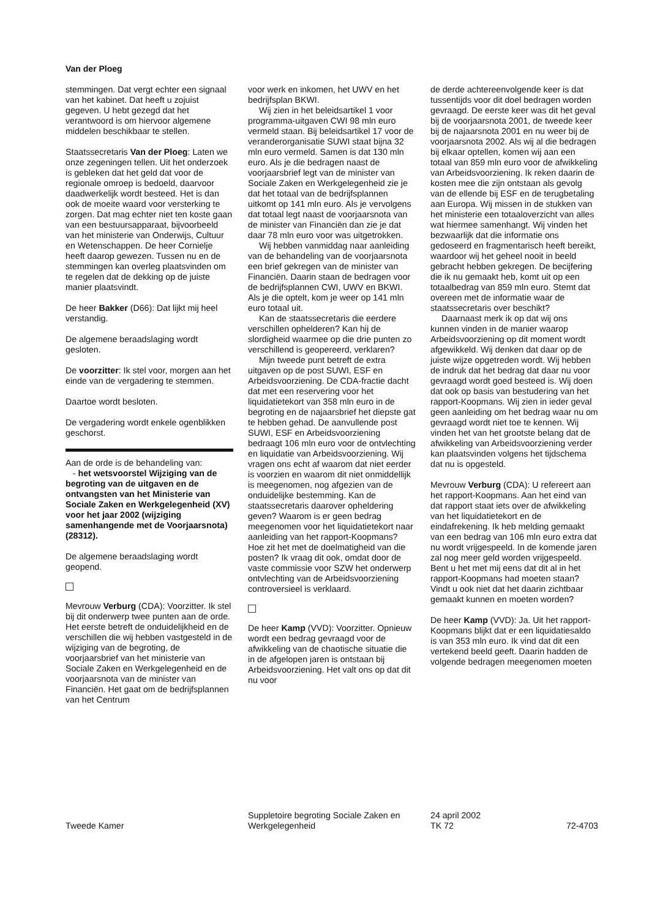Van der Ploeg
stemmingen. Dat vergt echter een signaal van het kabinet. Dat heeft u zojuist gegeven. U hebt gezegd dat het verantwoord is om hiervoor algemene middelen beschikbaar te stellen.
Staatssecretaris Van der Ploeg: Laten we onze zegeningen tellen. Uit het onderzoek is gebleken dat het geld dat voor de regionale omroep is bedoeld, daarvoor daadwerkelijk wordt besteed. Het is dan ook de moeite waard voor versterking te zorgen. Dat mag echter niet ten koste gaan van een bestuursapparaat, bijvoorbeeld van het ministerie van Onderwijs, Cultuur en Wetenschappen. De heer Cornielje heeft daarop gewezen. Tussen nu en de stemmingen kan overleg plaatsvinden om te regelen dat de dekking op de juiste manier plaatsvindt.
De heer Bakker (D66): Dat lijkt mij heel verstandig.
De algemene beraadslaging wordt gesloten.
De voorzitter: Ik stel voor, morgen aan het einde van de vergadering te stemmen.
Daartoe wordt besloten.
De vergadering wordt enkele ogenblikken geschorst.
Aan de orde is de behandeling van:
- het wetsvoorstel Wijziging van de begroting van de uitgaven en de ontvangsten van het Ministerie van Sociale Zaken en Werkgelegenheid (XV) voor het jaar 2002 (wijziging samenhangende met de Voorjaarsnota) (28312).
De algemene beraadslaging wordt geopend.
Mevrouw Verburg (CDA): Voorzitter. Ik stel bij dit onderwerp twee punten aan de orde. Het eerste betreft de onduidelijkheid en de verschillen die wij hebben vastgesteld in de wijziging van de begroting, de voorjaarsbrief van het ministerie van Sociale Zaken en Werkgelegenheid en de voorjaarsnota van de minister van Financiën. Het gaat om de bedrijfsplannen van het Centrum
voor werk en inkomen, het UWV en het bedrijfsplan BKWI.
Wij zien in het beleidsartikel 1 voor programma-uitgaven CWI 98 mln euro vermeld staan. Bij beleidsartikel 17 voor de veranderorganisatie SUWI staat bijna 32 mln euro vermeld. Samen is dat 130 mln euro. Als je die bedragen naast de voorjaarsbrief legt van de minister van Sociale Zaken en Werkgelegenheid zie je dat het totaal van de bedrijfsplannen uitkomt op 141 mln euro. Als je vervolgens dat totaal legt naast de voorjaarsnota van de minister van Financiën dan zie je dat daar 78 mln euro voor was uitgetrokken.
Wij hebben vanmiddag naar aanleiding van de behandeling van de voorjaarsnota een brief gekregen van de minister van Financiën. Daarin staan de bedragen voor de bedrijfsplannen CWI, UWV en BKWI. Als je die optelt, kom je weer op 141 mln euro totaal uit.
Kan de staatssecretaris die eerdere verschillen ophelderen? Kan hij de slordigheid waarmee op die drie punten zo verschillend is geopereerd, verklaren?
Mijn tweede punt betreft de extra uitgaven op de post SUWI, ESF en Arbeidsvoorziening. De CDA-fractie dacht dat met een reservering voor het liquidatietekort van 358 mln euro in de begroting en de najaarsbrief het diepste gat te hebben gehad. De aanvullende post SUWI, ESF en Arbeidsvoorziening bedraagt 106 mln euro voor de ontvlechting en liquidatie van Arbeidsvoorziening. Wij vragen ons echt af waarom dat niet eerder is voorzien en waarom dit niet onmiddellijk is meegenomen, nog afgezien van de onduidelijke bestemming. Kan de staatssecretaris daarover opheldering geven? Waarom is er geen bedrag meegenomen voor het liquidatietekort naar aanleiding van het rapport-Koopmans? Hoe zit het met de doelmatigheid van die posten? Ik vraag dit ook, omdat door de vaste commissie voor SZW het onderwerp ontvlechting van de Arbeidsvoorziening controversieel is verklaard.
De heer Kamp (VVD): Voorzitter. Opnieuw wordt een bedrag gevraagd voor de afwikkeling van de chaotische situatie die in de afgelopen jaren is ontstaan bij Arbeidsvoorziening. Het valt ons op dat dit nu voor
de derde achtereenvolgende keer is dat tussentijds voor dit doel bedragen worden gevraagd. De eerste keer was dit het geval bij de voorjaarsnota 2001, de tweede keer bij de najaarsnota 2001 en nu weer bij de voorjaarsnota 2002. Als wij al die bedragen bij elkaar optellen, komen wij aan een totaal van 859 mln euro voor de afwikkeling van Arbeidsvoorziening. Ik reken daarin de kosten mee die zijn ontstaan als gevolg van de ellende bij ESF en de terugbetaling aan Europa. Wij missen in de stukken van het ministerie een totaaloverzicht van alles wat hiermee samenhangt. Wij vinden het bezwaarlijk dat die informatie ons gedoseerd en fragmentarisch heeft bereikt, waardoor wij het geheel nooit in beeld gebracht hebben gekregen. De becijfering die ik nu gemaakt heb, komt uit op een totaalbedrag van 859 mln euro. Stemt dat overeen met de informatie waar de staatssecretaris over beschikt?
Daarnaast merk ik op dat wij ons kunnen vinden in de manier waarop Arbeidsvoorziening op dit moment wordt afgewikkeld. Wij denken dat daar op de juiste wijze opgetreden wordt. Wij hebben de indruk dat het bedrag dat daar nu voor gevraagd wordt goed besteed is. Wij doen dat ook op basis van bestudering van het rapport-Koopmans. Wij zien in ieder geval geen aanleiding om het bedrag waar nu om gevraagd wordt niet toe te kennen. Wij vinden het van het grootste belang dat de afwikkeling van Arbeidsvoorziening verder kan plaatsvinden volgens het tijdschema dat nu is opgesteld.
Mevrouw Verburg (CDA): U refereert aan het rapport-Koopmans. Aan het eind van dat rapport staat iets over de afwikkeling van het liquidatietekort en de eindafrekening. Ik heb melding gemaakt van een bedrag van 106 mln euro extra dat nu wordt vrijgespeeld. In de komende jaren zal nog meer geld worden vrijgespeeld. Bent u het met mij eens dat dit al in het rapport-Koopmans had moeten staan? Vindt u ook niet dat het daarin zichtbaar gemaakt kunnen en moeten worden?
De heer Kamp (VVD): Ja. Uit het rapport-Koopmans blijkt dat er een liquidatiesaldo is van 353 mln euro. Ik vind dat dit een vertekend beeld geeft. Daarin hadden de volgende bedragen meegenomen moeten
Tweede Kamer
Suppletoire begroting Sociale Zaken en Werkgelegenheid
24 april 2002
TK 72
72-4703